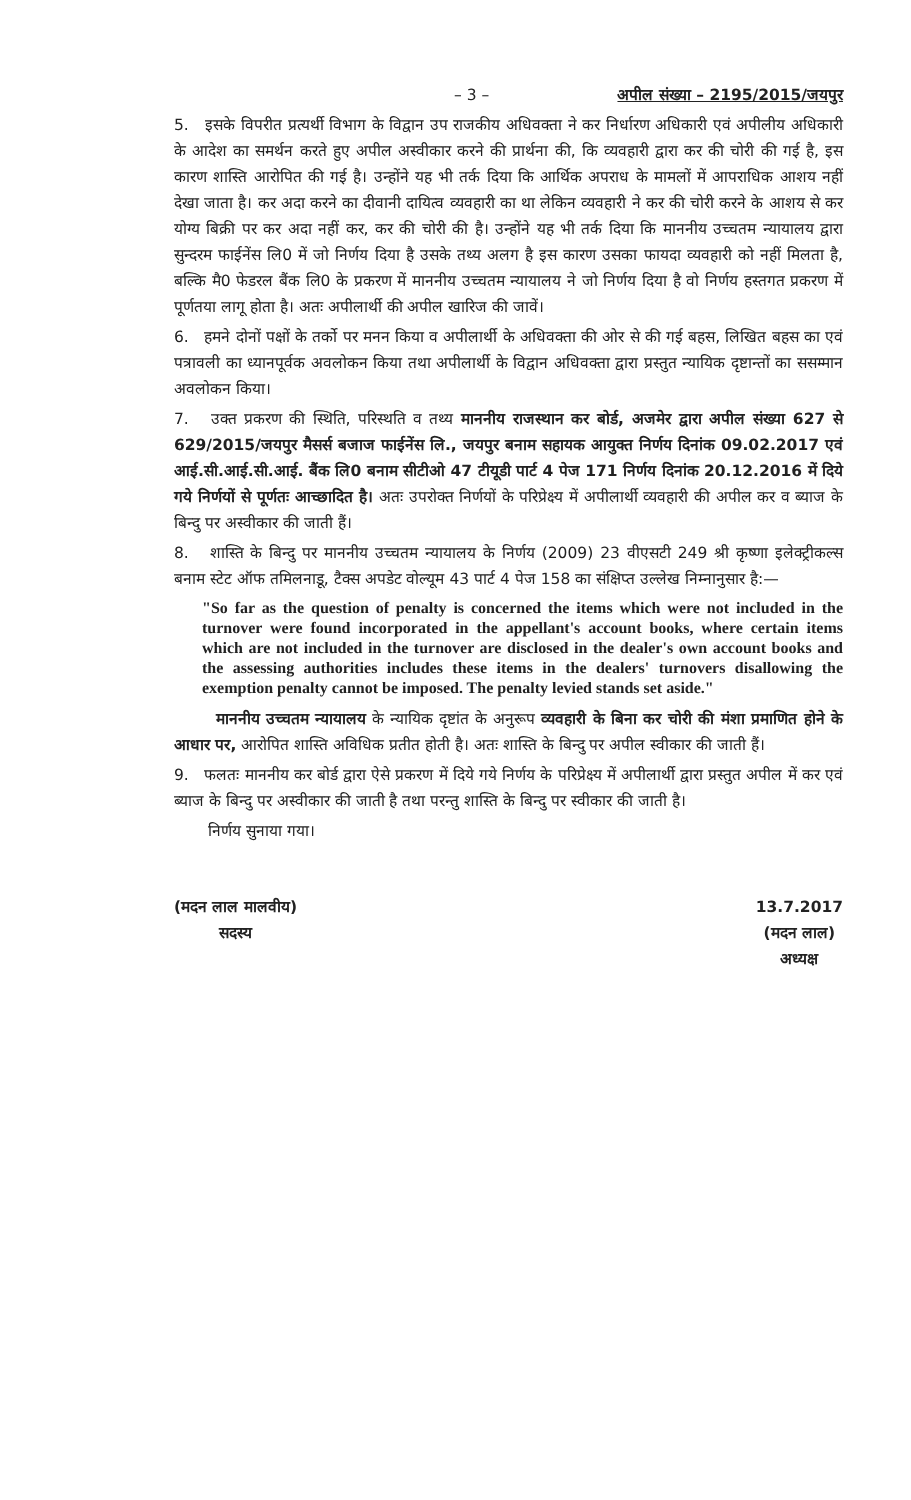– 3 – अपील संख्या – 2195/2015/जयपुर
5. इसके विपरीत प्रत्यर्थी विभाग के विद्वान उप राजकीय अधिवक्ता ने कर निर्धारण अधिकारी एवं अपीलीय अधिकारी के आदेश का समर्थन करते हुए अपील अस्वीकार करने की प्रार्थना की, कि व्यवहारी द्वारा कर की चोरी की गई है, इस कारण शास्ति आरोपित की गई है। उन्होंने यह भी तर्क दिया कि आर्थिक अपराध के मामलों में आपराधिक आशय नहीं देखा जाता है। कर अदा करने का दीवानी दायित्व व्यवहारी का था लेकिन व्यवहारी ने कर की चोरी करने के आशय से कर योग्य बिक्री पर कर अदा नहीं कर, कर की चोरी की है। उन्होंने यह भी तर्क दिया कि माननीय उच्चतम न्यायालय द्वारा सुन्दरम फाईनेंस लि0 में जो निर्णय दिया है उसके तथ्य अलग है इस कारण उसका फायदा व्यवहारी को नहीं मिलता है, बल्कि मै0 फेडरल बैंक लि0 के प्रकरण में माननीय उच्चतम न्यायालय ने जो निर्णय दिया है वो निर्णय हस्तगत प्रकरण में पूर्णतया लागू होता है। अतः अपीलार्थी की अपील खारिज की जावें।
6. हमने दोनों पक्षों के तर्को पर मनन किया व अपीलार्थी के अधिवक्ता की ओर से की गई बहस, लिखित बहस का एवं पत्रावली का ध्यानपूर्वक अवलोकन किया तथा अपीलार्थी के विद्वान अधिवक्ता द्वारा प्रस्तुत न्यायिक दृष्टान्तों का ससम्मान अवलोकन किया।
7. उक्त प्रकरण की स्थिति, परिस्थति व तथ्य माननीय राजस्थान कर बोर्ड, अजमेर द्वारा अपील संख्या 627 से 629/2015/जयपुर मैसर्स बजाज फाईनेंस लि., जयपुर बनाम सहायक आयुक्त निर्णय दिनांक 09.02.2017 एवं आई.सी.आई.सी.आई. बैंक लि0 बनाम सीटीओ 47 टीयूडी पार्ट 4 पेज 171 निर्णय दिनांक 20.12.2016 में दिये गये निर्णयों से पूर्णतः आच्छादित है। अतः उपरोक्त निर्णयों के परिप्रेक्ष्य में अपीलार्थी व्यवहारी की अपील कर व ब्याज के बिन्दु पर अस्वीकार की जाती हैं।
8. शास्ति के बिन्दु पर माननीय उच्चतम न्यायालय के निर्णय (2009) 23 वीएसटी 249 श्री कृष्णा इलेक्ट्रीकल्स बनाम स्टेट ऑफ तमिलनाडू, टैक्स अपडेट वोल्यूम 43 पार्ट 4 पेज 158 का संक्षिप्त उल्लेख निम्नानुसार है:—
"So far as the question of penalty is concerned the items which were not included in the turnover were found incorporated in the appellant's account books, where certain items which are not included in the turnover are disclosed in the dealer's own account books and the assessing authorities includes these items in the dealers' turnovers disallowing the exemption penalty cannot be imposed. The penalty levied stands set aside."
माननीय उच्चतम न्यायालय के न्यायिक दृष्टांत के अनुरूप व्यवहारी के बिना कर चोरी की मंशा प्रमाणित होने के आधार पर, आरोपित शास्ति अविधिक प्रतीत होती है। अतः शास्ति के बिन्दु पर अपील स्वीकार की जाती हैं।
9. फलतः माननीय कर बोर्ड द्वारा ऐसे प्रकरण में दिये गये निर्णय के परिप्रेक्ष्य में अपीलार्थी द्वारा प्रस्तुत अपील में कर एवं ब्याज के बिन्दु पर अस्वीकार की जाती है तथा परन्तु शास्ति के बिन्दु पर स्वीकार की जाती है।
निर्णय सुनाया गया।
(मदन लाल मालवीय)
सदस्य
13.7.2017
(मदन लाल)
अध्यक्ष